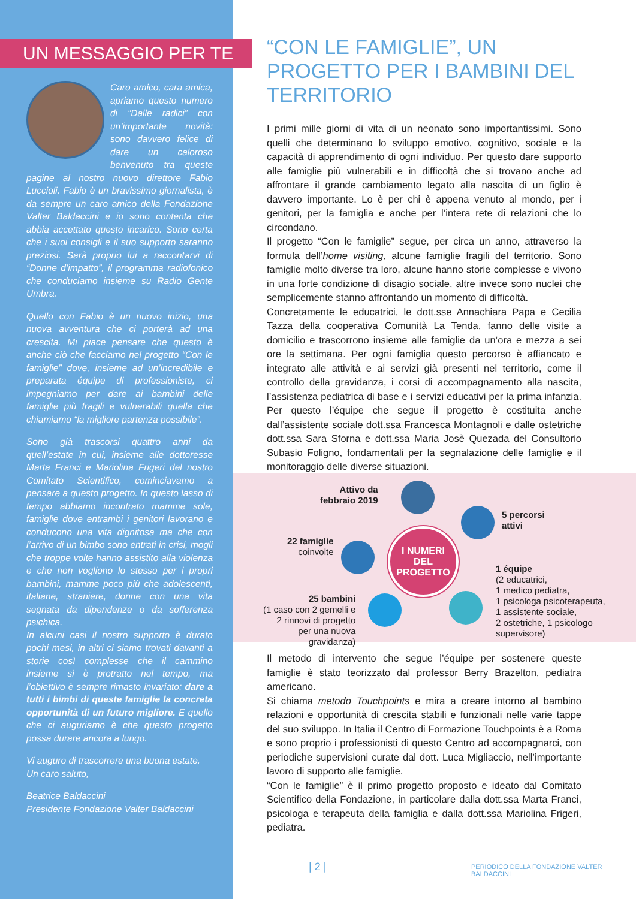UN MESSAGGIO PER TE
Caro amico, cara amica, apriamo questo numero di “Dalle radici” con un’importante novità: sono davvero felice di dare un caloroso benvenuto tra queste pagine al nostro nuovo direttore Fabio Luccioli. Fabio è un bravissimo giornalista, è da sempre un caro amico della Fondazione Valter Baldaccini e io sono contenta che abbia accettato questo incarico. Sono certa che i suoi consigli e il suo supporto saranno preziosi. Sarà proprio lui a raccontarvi di “Donne d’impatto”, il programma radiofonico che conduciamo insieme su Radio Gente Umbra.
Quello con Fabio è un nuovo inizio, una nuova avventura che ci porterà ad una crescita. Mi piace pensare che questo è anche ciò che facciamo nel progetto “Con le famiglie” dove, insieme ad un’incredibile e preparata équipe di professioniste, ci impegniamo per dare ai bambini delle famiglie più fragili e vulnerabili quella che chiamiamo “la migliore partenza possibile”.
Sono già trascorsi quattro anni da quell’estate in cui, insieme alle dottoresse Marta Franci e Mariolina Frigeri del nostro Comitato Scientifico, cominciavamo a pensare a questo progetto. In questo lasso di tempo abbiamo incontrato mamme sole, famiglie dove entrambi i genitori lavorano e conducono una vita dignitosa ma che con l’arrivo di un bimbo sono entrati in crisi, mogli che troppe volte hanno assistito alla violenza e che non vogliono lo stesso per i propri bambini, mamme poco più che adolescenti, italiane, straniere, donne con una vita segnata da dipendenze o da sofferenza psichica.
In alcuni casi il nostro supporto è durato pochi mesi, in altri ci siamo trovati davanti a storie così complesse che il cammino insieme si è protratto nel tempo, ma l’obiettivo è sempre rimasto invariato: dare a tutti i bimbi di queste famiglie la concreta opportunità di un futuro migliore. E quello che ci auguriamo è che questo progetto possa durare ancora a lungo.
Vi auguro di trascorrere una buona estate.
Un caro saluto,
Beatrice Baldaccini
Presidente Fondazione Valter Baldaccini
“CON LE FAMIGLIE”, UN PROGETTO PER I BAMBINI DEL TERRITORIO
I primi mille giorni di vita di un neonato sono importantissimi. Sono quelli che determinano lo sviluppo emotivo, cognitivo, sociale e la capacità di apprendimento di ogni individuo. Per questo dare supporto alle famiglie più vulnerabili e in difficoltà che si trovano anche ad affrontare il grande cambiamento legato alla nascita di un figlio è davvero importante. Lo è per chi è appena venuto al mondo, per i genitori, per la famiglia e anche per l’intera rete di relazioni che lo circondano.
Il progetto “Con le famiglie” segue, per circa un anno, attraverso la formula dell’home visiting, alcune famiglie fragili del territorio. Sono famiglie molto diverse tra loro, alcune hanno storie complesse e vivono in una forte condizione di disagio sociale, altre invece sono nuclei che semplicemente stanno affrontando un momento di difficoltà.
Concretamente le educatrici, le dott.sse Annachiara Papa e Cecilia Tazza della cooperativa Comunità La Tenda, fanno delle visite a domicilio e trascorrono insieme alle famiglie da un’ora e mezza a sei ore la settimana. Per ogni famiglia questo percorso è affiancato e integrato alle attività e ai servizi già presenti nel territorio, come il controllo della gravidanza, i corsi di accompagnamento alla nascita, l’assistenza pediatrica di base e i servizi educativi per la prima infanzia. Per questo l’équipe che segue il progetto è costituita anche dall’assistente sociale dott.ssa Francesca Montagnoli e dalle ostetriche dott.ssa Sara Sforna e dott.ssa Maria Josè Quezada del Consultorio Subasio Foligno, fondamentali per la segnalazione delle famiglie e il monitoraggio delle diverse situazioni.
Attivo da
febbraio 2019
5 percorsi
attivi
22 famiglie
coinvolte
I NUMERI
DEL
PROGETTO
1 équipe
(2 educatrici,
1 medico pediatra,
1 psicologa psicoterapeuta,
1 assistente sociale,
2 ostetriche, 1 psicologo
supervisore)
25 bambini
(1 caso con 2 gemelli e
2 rinnovi di progetto
per una nuova
gravidanza)
Il metodo di intervento che segue l’équipe per sostenere queste famiglie è stato teorizzato dal professor Berry Brazelton, pediatra americano.
Si chiama metodo Touchpoints e mira a creare intorno al bambino relazioni e opportunità di crescita stabili e funzionali nelle varie tappe del suo sviluppo. In Italia il Centro di Formazione Touchpoints è a Roma e sono proprio i professionisti di questo Centro ad accompagnarci, con periodiche supervisioni curate dal dott. Luca Migliaccio, nell’importante lavoro di supporto alle famiglie.
“Con le famiglie” è il primo progetto proposto e ideato dal Comitato Scientifico della Fondazione, in particolare dalla dott.ssa Marta Franci, psicologa e terapeuta della famiglia e dalla dott.ssa Mariolina Frigeri, pediatra.
| 2 |
PERIODICO DELLA FONDAZIONE VALTER BALDACCINI